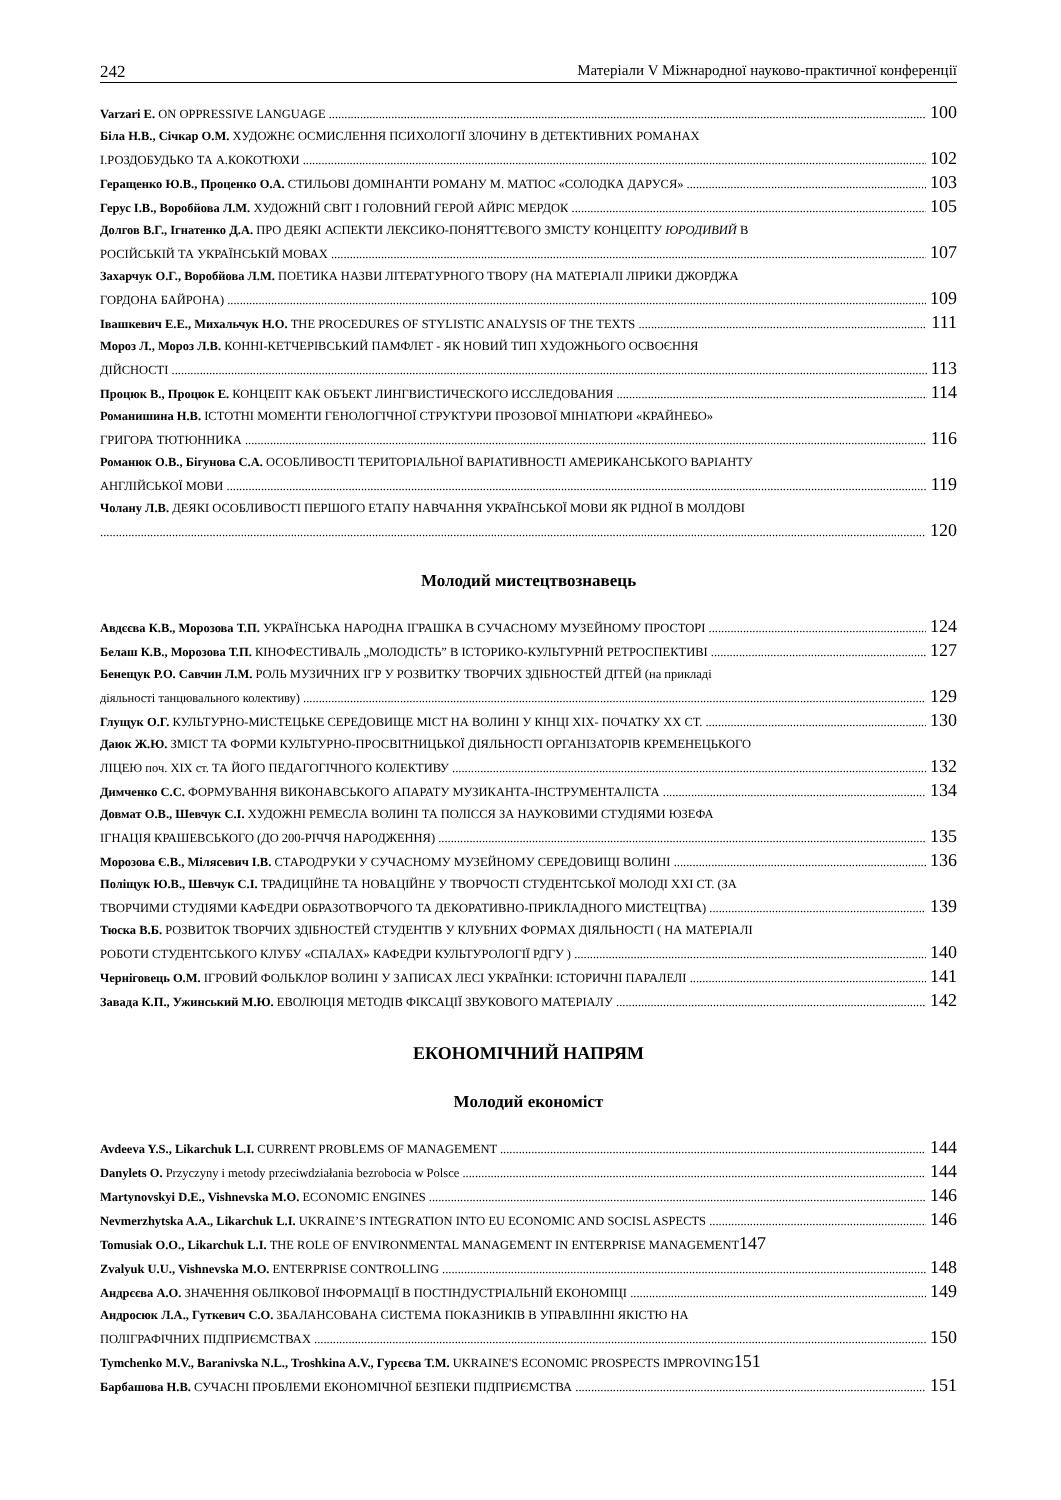242 Матеріали V Міжнародної науково-практичної конференції
Varzari E. ON OPPRESSIVE LANGUAGE 100
Біла Н.В., Січкар О.М. ХУДОЖНЄ ОСМИСЛЕННЯ ПСИХОЛОГІЇ ЗЛОЧИНУ В ДЕТЕКТИВНИХ РОМАНАХ
І.РОЗДОБУДЬКО ТА А.КОКОТЮХИ 102
Геращенко Ю.В., Проценко О.А. СТИЛЬОВІ ДОМІНАНТИ РОМАНУ М. МАТІОС «СОЛОДКА ДАРУСЯ» 103
Герус І.В., Воробйова Л.М. ХУДОЖНІЙ СВІТ І ГОЛОВНИЙ ГЕРОЙ АЙРІС МЕРДОК 105
Долгов В.Г., Ігнатенко Д.А. ПРО ДЕЯКІ АСПЕКТИ ЛЕКСИКО-ПОНЯТТЄВОГО ЗМІСТУ КОНЦЕПТУ ЮРОДИВИЙ В
РОСІЙСЬКІЙ ТА УКРАЇНСЬКІЙ МОВАХ 107
Захарчук О.Г., Воробйова Л.М. ПОЕТИКА НАЗВИ ЛІТЕРАТУРНОГО ТВОРУ (НА МАТЕРІАЛІ ЛІРИКИ ДЖОРДЖА
ГОРДОНА БАЙРОНА) 109
Івашкевич Е.Е., Михальчук Н.О. THE PROCEDURES OF STYLISTIC ANALYSIS OF THE TEXTS 111
Мороз Л., Мороз Л.В. КОННІ-КЕТЧЕРІВСЬКИЙ ПАМФЛЕТ - ЯК НОВИЙ ТИП ХУДОЖНЬОГО ОСВОЄННЯ
ДІЙСНОСТІ 113
Процюк В., Процюк Е. КОНЦЕПТ КАК ОБЪЕКТ ЛИНГВИСТИЧЕСКОГО ИССЛЕДОВАНИЯ 114
Романишина Н.В. ІСТОТНІ МОМЕНТИ ГЕНОЛОГІЧНОЇ СТРУКТУРИ ПРОЗОВОЇ МІНІАТЮРИ «КРАЙНЕБО»
ГРИГОРА ТЮТЮННИКА 116
Романюк О.В., Бігунова С.А. ОСОБЛИВОСТІ ТЕРИТОРІАЛЬНОЇ ВАРІАТИВНОСТІ АМЕРИКАНСЬКОГО ВАРІАНТУ
АНГЛІЙСЬКОЇ МОВИ 119
Чолану Л.В. ДЕЯКІ ОСОБЛИВОСТІ ПЕРШОГО ЕТАПУ НАВЧАННЯ УКРАЇНСЬКОЇ МОВИ ЯК РІДНОЇ В МОЛДОВІ
120
Молодий мистецтвознавець
Авдєєва К.В., Морозова Т.П. УКРАЇНСЬКА НАРОДНА ІГРАШКА В СУЧАСНОМУ МУЗЕЙНОМУ ПРОСТОРІ 124
Белаш К.В., Морозова Т.П. КІНОФЕСТИВАЛЬ „МОЛОДІСТЬ” В ІСТОРИКО-КУЛЬТУРНІЙ РЕТРОСПЕКТИВІ 127
Бенещук Р.О. Савчин Л.М. РОЛЬ МУЗИЧНИХ ІГР У РОЗВИТКУ ТВОРЧИХ ЗДІБНОСТЕЙ ДІТЕЙ (на прикладі
діяльності танцювального колективу) 129
Глущук О.Г. КУЛЬТУРНО-МИСТЕЦЬКЕ СЕРЕДОВИЩЕ МІСТ НА ВОЛИНІ У КІНЦІ ХІХ- ПОЧАТКУ ХХ СТ. 130
Даюк Ж.Ю. ЗМІСТ ТА ФОРМИ КУЛЬТУРНО-ПРОСВІТНИЦЬКОЇ ДІЯЛЬНОСТІ ОРГАНІЗАТОРІВ КРЕМЕНЕЦЬКОГО
ЛІЦЕЮ поч. ХІХ ст. ТА ЙОГО ПЕДАГОГІЧНОГО КОЛЕКТИВУ 132
Димченко С.С. ФОРМУВАННЯ ВИКОНАВСЬКОГО АПАРАТУ МУЗИКАНТА-ІНСТРУМЕНТАЛІСТА 134
Довмат О.В., Шевчук С.І. ХУДОЖНІ РЕМЕСЛА ВОЛИНІ ТА ПОЛІССЯ ЗА НАУКОВИМИ СТУДІЯМИ ЮЗЕФА
ІГНАЦІЯ КРАШЕВСЬКОГО (ДО 200-РІЧЧЯ НАРОДЖЕННЯ) 135
Морозова Є.В., Мілясевич І.В. СТАРОДРУКИ У СУЧАСНОМУ МУЗЕЙНОМУ СЕРЕДОВИЩІ ВОЛИНІ 136
Поліщук Ю.В., Шевчук С.І. ТРАДИЦІЙНЕ ТА НОВАЦІЙНЕ У ТВОРЧОСТІ СТУДЕНТСЬКОЇ МОЛОДІ XXI СТ. (ЗА
ТВОРЧИМИ СТУДІЯМИ КАФЕДРИ ОБРАЗОТВОРЧОГО ТА ДЕКОРАТИВНО-ПРИКЛАДНОГО МИСТЕЦТВА) 139
Тюска В.Б. РОЗВИТОК ТВОРЧИХ ЗДІБНОСТЕЙ СТУДЕНТІВ У КЛУБНИХ ФОРМАХ ДІЯЛЬНОСТІ ( НА МАТЕРІАЛІ
РОБОТИ СТУДЕНТСЬКОГО КЛУБУ «СПАЛАХ» КАФЕДРИ КУЛЬТУРОЛОГІЇ РДГУ ) 140
Черніговець О.М. ІГРОВИЙ ФОЛЬКЛОР ВОЛИНІ У ЗАПИСАХ ЛЕСІ УКРАЇНКИ: ІСТОРИЧНІ ПАРАЛЕЛІ 141
Завада К.П., Ужинський М.Ю. ЕВОЛЮЦІЯ МЕТОДІВ ФІКСАЦІЇ ЗВУКОВОГО МАТЕРІАЛУ 142
ЕКОНОМІЧНИЙ НАПРЯМ
Молодий економіст
Avdeeva Y.S., Likarchuk L.I. CURRENT PROBLEMS OF MANAGEMENT 144
Danylets O. Przyczyny i metody przeciwdziałania bezrobocia w Polsce 144
Martynovskyi D.E., Vishnevska M.O. ECONOMIC ENGINES 146
Nevmerzhytska A.A., Likarchuk L.I. UKRAINE’S INTEGRATION INTO EU ECONOMIC AND SOCISL ASPECTS 146
Tomusiak O.O., Likarchuk L.I. THE ROLE OF ENVIRONMENTAL MANAGEMENT IN ENTERPRISE MANAGEMENT147
Zvalyuk U.U., Vishnevska M.O. ENTERPRISE CONTROLLING 148
Андрєєва А.О. ЗНАЧЕННЯ ОБЛІКОВОЇ ІНФОРМАЦІЇ В ПОСТІНДУСТРІАЛЬНІЙ ЕКОНОМІЦІ 149
Андросюк Л.А., Гуткевич С.О. ЗБАЛАНСОВАНА СИСТЕМА ПОКАЗНИКІВ В УПРАВЛІННІ ЯКІСТЮ НА
ПОЛІГРАФІЧНИХ ПІДПРИЄМСТВАХ 150
Tymchenko M.V., Baranivska N.L., Troshkina A.V., Гурєєва Т.М. UKRAINE'S ECONOMIC PROSPECTS IMPROVING151
Барбашова Н.В. СУЧАСНІ ПРОБЛЕМИ ЕКОНОМІЧНОЇ БЕЗПЕКИ ПІДПРИЄМСТВА 151